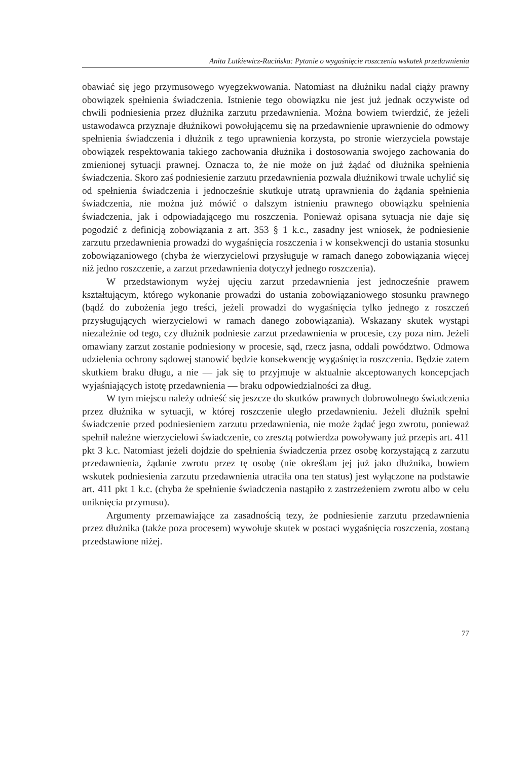Anita Lutkiewicz-Rucińska: Pytanie o wygaśnięcie roszczenia wskutek przedawnienia
obawiać się jego przymusowego wyegzekwowania. Natomiast na dłużniku nadal ciąży prawny obowiązek spełnienia świadczenia. Istnienie tego obowiązku nie jest już jednak oczywiste od chwili podniesienia przez dłużnika zarzutu przedawnienia. Można bowiem twierdzić, że jeżeli ustawodawca przyznaje dłużnikowi powołującemu się na przedawnienie uprawnienie do odmowy spełnienia świadczenia i dłużnik z tego uprawnienia korzysta, po stronie wierzyciela powstaje obowiązek respektowania takiego zachowania dłużnika i dostosowania swojego zachowania do zmienionej sytuacji prawnej. Oznacza to, że nie może on już żądać od dłużnika spełnienia świadczenia. Skoro zaś podniesienie zarzutu przedawnienia pozwala dłużnikowi trwale uchylić się od spełnienia świadczenia i jednocześnie skutkuje utratą uprawnienia do żądania spełnienia świadczenia, nie można już mówić o dalszym istnieniu prawnego obowiązku spełnienia świadczenia, jak i odpowiadającego mu roszczenia. Ponieważ opisana sytuacja nie daje się pogodzić z definicją zobowiązania z art. 353 § 1 k.c., zasadny jest wniosek, że podniesienie zarzutu przedawnienia prowadzi do wygaśnięcia roszczenia i w konsekwencji do ustania stosunku zobowiązaniowego (chyba że wierzycielowi przysługuje w ramach danego zobowiązania więcej niż jedno roszczenie, a zarzut przedawnienia dotyczył jednego roszczenia).
W przedstawionym wyżej ujęciu zarzut przedawnienia jest jednocześnie prawem kształtującym, którego wykonanie prowadzi do ustania zobowiązaniowego stosunku prawnego (bądź do zubożenia jego treści, jeżeli prowadzi do wygaśnięcia tylko jednego z roszczeń przysługujących wierzycielowi w ramach danego zobowiązania). Wskazany skutek wystąpi niezależnie od tego, czy dłużnik podniesie zarzut przedawnienia w procesie, czy poza nim. Jeżeli omawiany zarzut zostanie podniesiony w procesie, sąd, rzecz jasna, oddali powództwo. Odmowa udzielenia ochrony sądowej stanowić będzie konsekwencję wygaśnięcia roszczenia. Będzie zatem skutkiem braku długu, a nie — jak się to przyjmuje w aktualnie akceptowanych koncepcjach wyjaśniających istotę przedawnienia — braku odpowiedzialności za dług.
W tym miejscu należy odnieść się jeszcze do skutków prawnych dobrowolnego świadczenia przez dłużnika w sytuacji, w której roszczenie uległo przedawnieniu. Jeżeli dłużnik spełni świadczenie przed podniesieniem zarzutu przedawnienia, nie może żądać jego zwrotu, ponieważ spełnił należne wierzycielowi świadczenie, co zresztą potwierdza powoływany już przepis art. 411 pkt 3 k.c. Natomiast jeżeli dojdzie do spełnienia świadczenia przez osobę korzystającą z zarzutu przedawnienia, żądanie zwrotu przez tę osobę (nie określam jej już jako dłużnika, bowiem wskutek podniesienia zarzutu przedawnienia utraciła ona ten status) jest wyłączone na podstawie art. 411 pkt 1 k.c. (chyba że spełnienie świadczenia nastąpiło z zastrzeżeniem zwrotu albo w celu uniknięcia przymusu).
Argumenty przemawiające za zasadnością tezy, że podniesienie zarzutu przedawnienia przez dłużnika (także poza procesem) wywołuje skutek w postaci wygaśnięcia roszczenia, zostaną przedstawione niżej.
77